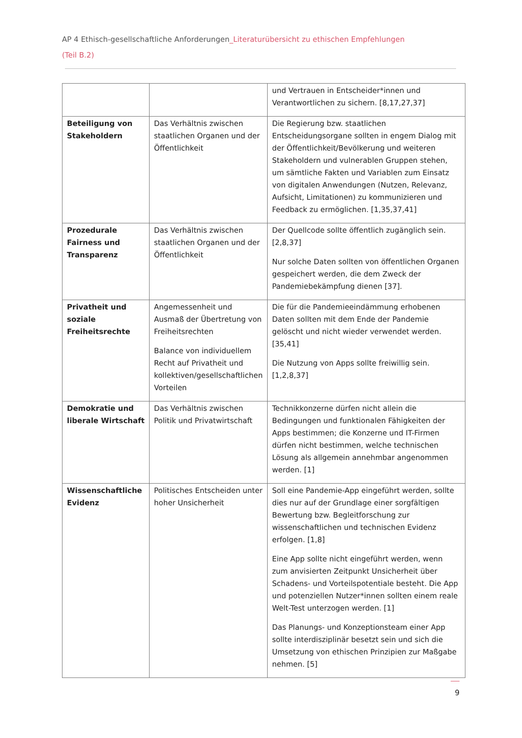AP 4 Ethisch-gesellschaftliche Anforderungen_Literaturübersicht zu ethischen Empfehlungen (Teil B.2)
| | | und Vertrauen in Entscheider*innen und Verantwortlichen zu sichern. [8,17,27,37] |
| Beteiligung von Stakeholdern | Das Verhältnis zwischen staatlichen Organen und der Öffentlichkeit | Die Regierung bzw. staatlichen Entscheidungsorgane sollten in engem Dialog mit der Öffentlichkeit/Bevölkerung und weiteren Stakeholdern und vulnerablen Gruppen stehen, um sämtliche Fakten und Variablen zum Einsatz von digitalen Anwendungen (Nutzen, Relevanz, Aufsicht, Limitationen) zu kommunizieren und Feedback zu ermöglichen. [1,35,37,41] |
| Prozedurale Fairness und Transparenz | Das Verhältnis zwischen staatlichen Organen und der Öffentlichkeit | Der Quellcode sollte öffentlich zugänglich sein. [2,8,37] Nur solche Daten sollten von öffentlichen Organen gespeichert werden, die dem Zweck der Pandemiebekämpfung dienen [37]. |
| Privatheit und soziale Freiheitsrechte | Angemessenheit und Ausmaß der Übertretung von Freiheitsrechten Balance von individuellem Recht auf Privatheit und kollektiven/gesellschaftlichen Vorteilen | Die für die Pandemieeindämmung erhobenen Daten sollten mit dem Ende der Pandemie gelöscht und nicht wieder verwendet werden. [35,41] Die Nutzung von Apps sollte freiwillig sein. [1,2,8,37] |
| Demokratie und liberale Wirtschaft | Das Verhältnis zwischen Politik und Privatwirtschaft | Technikkonzerne dürfen nicht allein die Bedingungen und funktionalen Fähigkeiten der Apps bestimmen; die Konzerne und IT-Firmen dürfen nicht bestimmen, welche technischen Lösung als allgemein annehmbar angenommen werden. [1] |
| Wissenschaftliche Evidenz | Politisches Entscheiden unter hoher Unsicherheit | Soll eine Pandemie-App eingeführt werden, sollte dies nur auf der Grundlage einer sorgfältigen Bewertung bzw. Begleitforschung zur wissenschaftlichen und technischen Evidenz erfolgen. [1,8] Eine App sollte nicht eingeführt werden, wenn zum anvisierten Zeitpunkt Unsicherheit über Schadens- und Vorteilspotentiale besteht. Die App und potenziellen Nutzer*innen sollten einem reale Welt-Test unterzogen werden. [1] Das Planungs- und Konzeptionsteam einer App sollte interdisziplinär besetzt sein und sich die Umsetzung von ethischen Prinzipien zur Maßgabe nehmen. [5] |
9